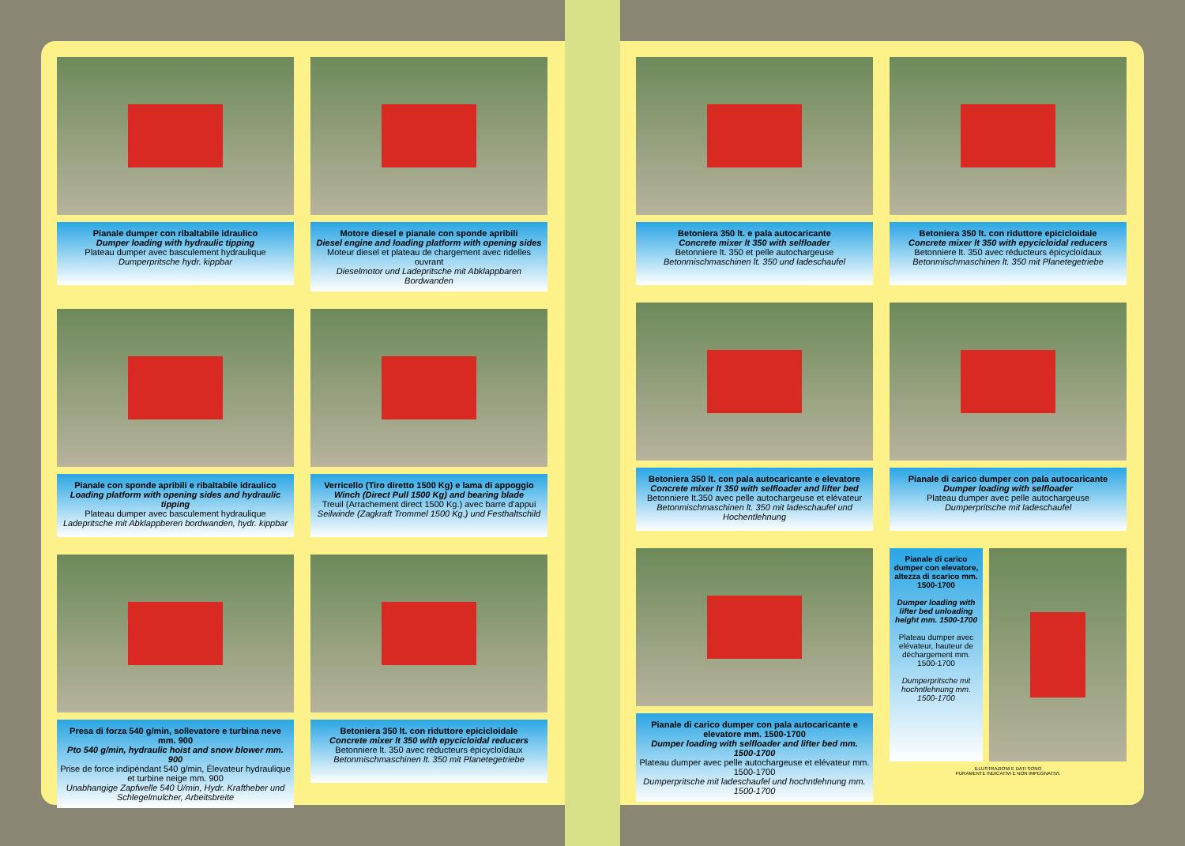Pianale dumper con ribaltabile idraulico
Dumper loading with hydraulic tipping
Plateau dumper avec basculement hydraulique
Dumperpritsche hydr. kippbar
Motore diesel e pianale con sponde apribili
Diesel engine and loading platform with opening sides
Moteur diesel et plateau de chargement avec ridelles ouvrant
Dieselmotor und Ladepritsche mit Abklappbaren Bordwanden
Pianale con sponde apribili e ribaltabile idraulico
Loading platform with opening sides and hydraulic tipping
Plateau dumper avec basculement hydraulique
Ladepritsche mit Abklappberen bordwanden, hydr. kippbar
Verricello (Tiro diretto 1500 Kg) e lama di appoggio
Winch (Direct Pull 1500 Kg) and bearing blade
Treuil (Arrachement direct 1500 Kg.) avec barre d'appui
Seilwinde (Zagkraft Trommel 1500 Kg.) und Festhaltschild
Presa di forza 540 g/min, sollevatore e turbina neve mm. 900
Pto 540 g/min, hydraulic hoist and snow blower mm. 900
Prise de force indipéndant 540 g/min, Élevateur hydraulique et turbine neige mm. 900
Unabhangige Zapfwelle 540 U/min, Hydr. Kraftheber und Schlegelmulcher, Arbeitsbreite
Betoniera 350 lt. con riduttore epicicloidale
Concrete mixer lt 350 with epycicloidal reducers
Betonniere lt. 350 avec réducteurs épicycloïdaux
Betonmischmaschinen lt. 350 mit Planetegetriebe
Betoniera 350 lt. e pala autocaricante
Concrete mixer lt 350 with selfloader
Betonniere lt. 350 et pelle autochargeuse
Betonmischmaschinen lt. 350 und ladeschaufel
Betoniera 350 lt. con riduttore epicicloidale
Concrete mixer lt 350 with epycicloidal reducers
Betonniere lt. 350 avec réducteurs épicycloïdaux
Betonmischmaschinen lt. 350 mit Planetegetriebe
Betoniera 350 lt. con pala autocaricante e elevatore
Concrete mixer lt 350 with selfloader and lifter bed
Betonniere lt.350 avec pelle autochargeuse et elévateur
Betonmischmaschinen lt. 350 mit ladeschaufel und Hochentlehnung
Pianale di carico dumper con pala autocaricante
Dumper loading with selfloader
Plateau dumper avec pelle autochargeuse
Dumperpritsche mit ladeschaufel
Pianale di carico dumper con pala autocaricante e elevatore mm. 1500-1700
Dumper loading with selfloader and lifter bed mm. 1500-1700
Plateau dumper avec pelle autochargeuse et elévateur mm. 1500-1700
Dumperpritsche mit ladeschaufel und hochntlehnung mm. 1500-1700
Pianale di carico dumper con elevatore, altezza di scarico mm. 1500-1700
Dumper loading with lifter bed unloading height mm. 1500-1700
Plateau dumper avec elévateur, hauteur de déchargement mm. 1500-1700
Dumperpritsche mit hochntlehnung mm. 1500-1700
ILLUSTRAZIONI E DATI SONO
PURAMENTE INDICATIVI E NON IMPEGNATIVI.